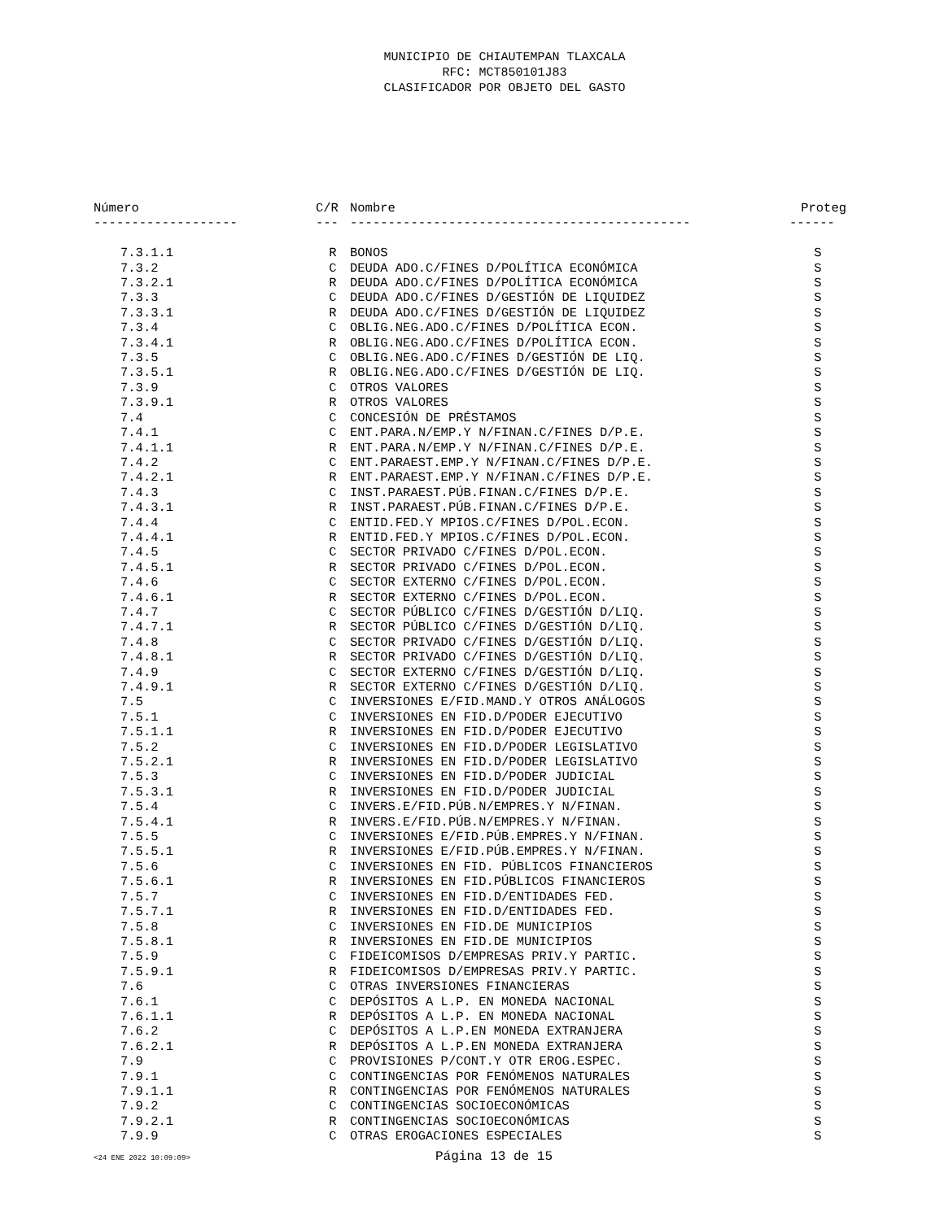MUNICIPIO DE CHIAUTEMPAN TLAXCALA
RFC: MCT850101J83
CLASIFICADOR POR OBJETO DEL GASTO
| Número | C/R | Nombre | Proteg |
| --- | --- | --- | --- |
| ------------------- | --- | --------------------------------------------- | ------ |
| 7.3.1.1 | R | BONOS | S |
| 7.3.2 | C | DEUDA ADO.C/FINES D/POLÍTICA ECONÓMICA | S |
| 7.3.2.1 | R | DEUDA ADO.C/FINES D/POLÍTICA ECONÓMICA | S |
| 7.3.3 | C | DEUDA ADO.C/FINES D/GESTIÓN DE LIQUIDEZ | S |
| 7.3.3.1 | R | DEUDA ADO.C/FINES D/GESTIÓN DE LIQUIDEZ | S |
| 7.3.4 | C | OBLIG.NEG.ADO.C/FINES D/POLÍTICA ECON. | S |
| 7.3.4.1 | R | OBLIG.NEG.ADO.C/FINES D/POLÍTICA ECON. | S |
| 7.3.5 | C | OBLIG.NEG.ADO.C/FINES D/GESTIÓN DE LIQ. | S |
| 7.3.5.1 | R | OBLIG.NEG.ADO.C/FINES D/GESTIÓN DE LIQ. | S |
| 7.3.9 | C | OTROS VALORES | S |
| 7.3.9.1 | R | OTROS VALORES | S |
| 7.4 | C | CONCESIÓN DE PRÉSTAMOS | S |
| 7.4.1 | C | ENT.PARA.N/EMP.Y N/FINAN.C/FINES D/P.E. | S |
| 7.4.1.1 | R | ENT.PARA.N/EMP.Y N/FINAN.C/FINES D/P.E. | S |
| 7.4.2 | C | ENT.PARAEST.EMP.Y N/FINAN.C/FINES D/P.E. | S |
| 7.4.2.1 | R | ENT.PARAEST.EMP.Y N/FINAN.C/FINES D/P.E. | S |
| 7.4.3 | C | INST.PARAEST.PÚB.FINAN.C/FINES D/P.E. | S |
| 7.4.3.1 | R | INST.PARAEST.PÚB.FINAN.C/FINES D/P.E. | S |
| 7.4.4 | C | ENTID.FED.Y MPIOS.C/FINES D/POL.ECON. | S |
| 7.4.4.1 | R | ENTID.FED.Y MPIOS.C/FINES D/POL.ECON. | S |
| 7.4.5 | C | SECTOR PRIVADO C/FINES D/POL.ECON. | S |
| 7.4.5.1 | R | SECTOR PRIVADO C/FINES D/POL.ECON. | S |
| 7.4.6 | C | SECTOR EXTERNO C/FINES D/POL.ECON. | S |
| 7.4.6.1 | R | SECTOR EXTERNO C/FINES D/POL.ECON. | S |
| 7.4.7 | C | SECTOR PÚBLICO C/FINES D/GESTIÓN D/LIQ. | S |
| 7.4.7.1 | R | SECTOR PÚBLICO C/FINES D/GESTIÓN D/LIQ. | S |
| 7.4.8 | C | SECTOR PRIVADO C/FINES D/GESTIÓN D/LIQ. | S |
| 7.4.8.1 | R | SECTOR PRIVADO C/FINES D/GESTIÓN D/LIQ. | S |
| 7.4.9 | C | SECTOR EXTERNO C/FINES D/GESTIÓN D/LIQ. | S |
| 7.4.9.1 | R | SECTOR EXTERNO C/FINES D/GESTIÓN D/LIQ. | S |
| 7.5 | C | INVERSIONES E/FID.MAND.Y OTROS ANÁLOGOS | S |
| 7.5.1 | C | INVERSIONES EN FID.D/PODER EJECUTIVO | S |
| 7.5.1.1 | R | INVERSIONES EN FID.D/PODER EJECUTIVO | S |
| 7.5.2 | C | INVERSIONES EN FID.D/PODER LEGISLATIVO | S |
| 7.5.2.1 | R | INVERSIONES EN FID.D/PODER LEGISLATIVO | S |
| 7.5.3 | C | INVERSIONES EN FID.D/PODER JUDICIAL | S |
| 7.5.3.1 | R | INVERSIONES EN FID.D/PODER JUDICIAL | S |
| 7.5.4 | C | INVERS.E/FID.PÚB.N/EMPRES.Y N/FINAN. | S |
| 7.5.4.1 | R | INVERS.E/FID.PÚB.N/EMPRES.Y N/FINAN. | S |
| 7.5.5 | C | INVERSIONES E/FID.PÚB.EMPRES.Y N/FINAN. | S |
| 7.5.5.1 | R | INVERSIONES E/FID.PÚB.EMPRES.Y N/FINAN. | S |
| 7.5.6 | C | INVERSIONES EN FID. PÚBLICOS FINANCIEROS | S |
| 7.5.6.1 | R | INVERSIONES EN FID.PÚBLICOS FINANCIEROS | S |
| 7.5.7 | C | INVERSIONES EN FID.D/ENTIDADES FED. | S |
| 7.5.7.1 | R | INVERSIONES EN FID.D/ENTIDADES FED. | S |
| 7.5.8 | C | INVERSIONES EN FID.DE MUNICIPIOS | S |
| 7.5.8.1 | R | INVERSIONES EN FID.DE MUNICIPIOS | S |
| 7.5.9 | C | FIDEICOMISOS D/EMPRESAS PRIV.Y PARTIC. | S |
| 7.5.9.1 | R | FIDEICOMISOS D/EMPRESAS PRIV.Y PARTIC. | S |
| 7.6 | C | OTRAS INVERSIONES FINANCIERAS | S |
| 7.6.1 | C | DEPÓSITOS A L.P. EN MONEDA NACIONAL | S |
| 7.6.1.1 | R | DEPÓSITOS A L.P. EN MONEDA NACIONAL | S |
| 7.6.2 | C | DEPÓSITOS A L.P.EN MONEDA EXTRANJERA | S |
| 7.6.2.1 | R | DEPÓSITOS A L.P.EN MONEDA EXTRANJERA | S |
| 7.9 | C | PROVISIONES P/CONT.Y OTR EROG.ESPEC. | S |
| 7.9.1 | C | CONTINGENCIAS POR FENÓMENOS NATURALES | S |
| 7.9.1.1 | R | CONTINGENCIAS POR FENÓMENOS NATURALES | S |
| 7.9.2 | C | CONTINGENCIAS SOCIOECONÓMICAS | S |
| 7.9.2.1 | R | CONTINGENCIAS SOCIOECONÓMICAS | S |
| 7.9.9 | C | OTRAS EROGACIONES ESPECIALES | S |
<24 ENE 2022 10:09:09>
Página 13 de 15